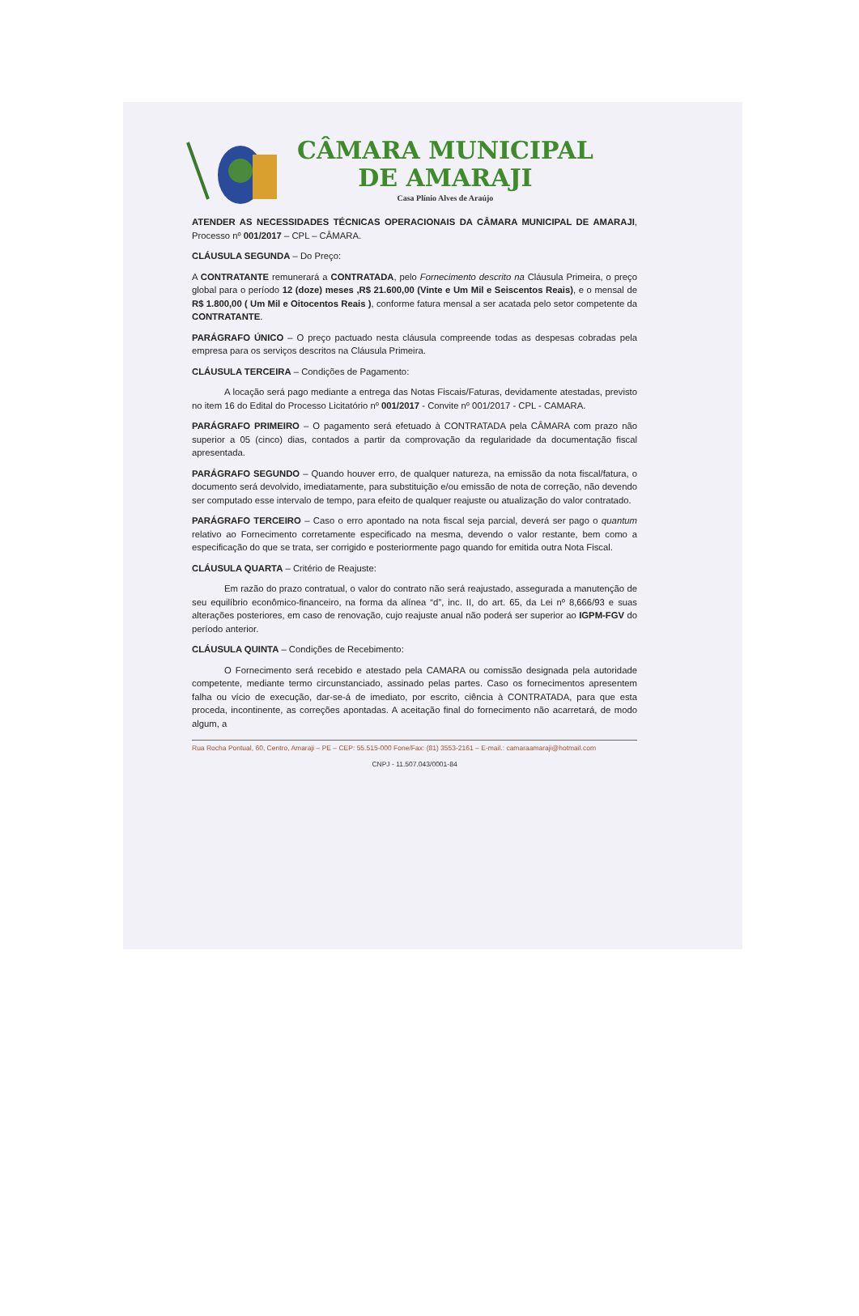CÂMARA MUNICIPAL
DE AMARAJI
Casa Plínio Alves de Araújo
ATENDER AS NECESSIDADES TÉCNICAS OPERACIONAIS DA CÂMARA MUNICIPAL DE AMARAJI, Processo nº 001/2017 – CPL – CÂMARA.
CLÁUSULA SEGUNDA – Do Preço:
A CONTRATANTE remunerará a CONTRATADA, pelo Fornecimento descrito na Cláusula Primeira, o preço global para o período 12 (doze) meses ,R$ 21.600,00 (Vinte e Um Mil e Seiscentos Reais), e o mensal de R$ 1.800,00 ( Um Mil e Oitocentos Reais ), conforme fatura mensal a ser acatada pelo setor competente da CONTRATANTE.
PARÁGRAFO ÚNICO – O preço pactuado nesta cláusula compreende todas as despesas cobradas pela empresa para os serviços descritos na Cláusula Primeira.
CLÁUSULA TERCEIRA – Condições de Pagamento:
A locação será pago mediante a entrega das Notas Fiscais/Faturas, devidamente atestadas, previsto no item 16 do Edital do Processo Licitatório nº 001/2017 - Convite nº 001/2017 - CPL - CAMARA.
PARÁGRAFO PRIMEIRO – O pagamento será efetuado à CONTRATADA pela CÂMARA com prazo não superior a 05 (cinco) dias, contados a partir da comprovação da regularidade da documentação fiscal apresentada.
PARÁGRAFO SEGUNDO – Quando houver erro, de qualquer natureza, na emissão da nota fiscal/fatura, o documento será devolvido, imediatamente, para substituição e/ou emissão de nota de correção, não devendo ser computado esse intervalo de tempo, para efeito de qualquer reajuste ou atualização do valor contratado.
PARÁGRAFO TERCEIRO – Caso o erro apontado na nota fiscal seja parcial, deverá ser pago o quantum relativo ao Fornecimento corretamente especificado na mesma, devendo o valor restante, bem como a especificação do que se trata, ser corrigido e posteriormente pago quando for emitida outra Nota Fiscal.
CLÁUSULA QUARTA – Critério de Reajuste:
Em razão do prazo contratual, o valor do contrato não será reajustado, assegurada a manutenção de seu equilíbrio econômico-financeiro, na forma da alínea “d”, inc. II, do art. 65, da Lei nº 8,666/93 e suas alterações posteriores, em caso de renovação, cujo reajuste anual não poderá ser superior ao IGPM-FGV do período anterior.
CLÁUSULA QUINTA – Condições de Recebimento:
O Fornecimento será recebido e atestado pela CAMARA ou comissão designada pela autoridade competente, mediante termo circunstanciado, assinado pelas partes. Caso os fornecimentos apresentem falha ou vício de execução, dar-se-á de imediato, por escrito, ciência à CONTRATADA, para que esta proceda, incontinente, as correções apontadas. A aceitação final do fornecimento não acarretará, de modo algum, a
Rua Rocha Pontual, 60, Centro, Amaraji – PE – CEP: 55.515-000 Fone/Fax: (81) 3553-2161 – E-mail.: camaraamaraji@hotmail.com
CNPJ - 11.507.043/0001-84